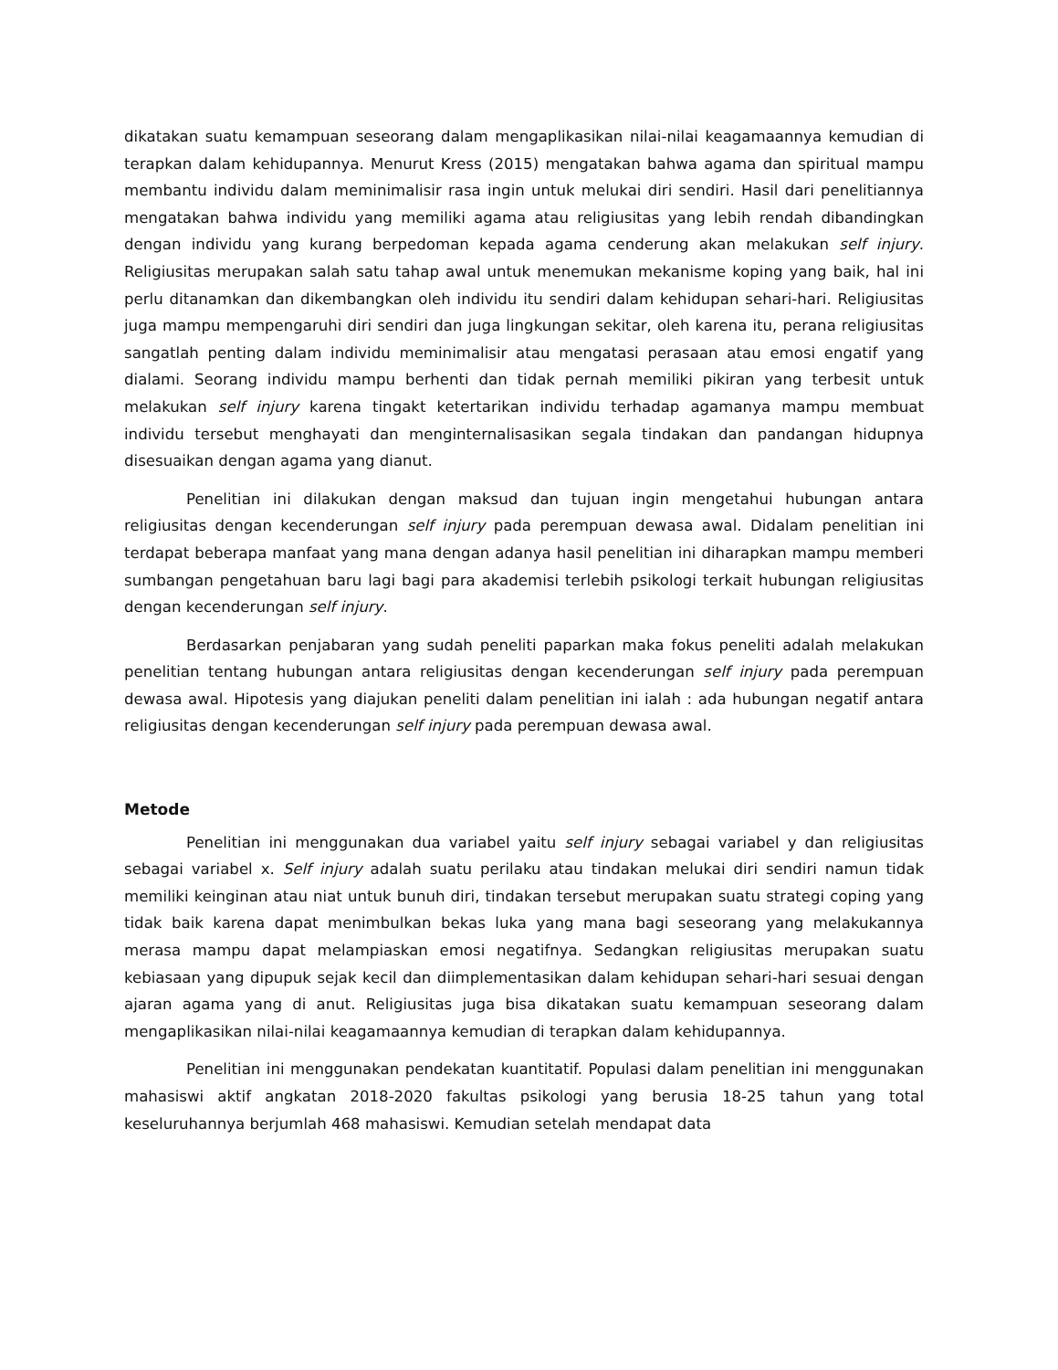dikatakan suatu kemampuan seseorang dalam mengaplikasikan nilai-nilai keagamaannya kemudian di terapkan dalam kehidupannya. Menurut Kress (2015) mengatakan bahwa agama dan spiritual mampu membantu individu dalam meminimalisir rasa ingin untuk melukai diri sendiri. Hasil dari penelitiannya mengatakan bahwa individu yang memiliki agama atau religiusitas yang lebih rendah dibandingkan dengan individu yang kurang berpedoman kepada agama cenderung akan melakukan self injury. Religiusitas merupakan salah satu tahap awal untuk menemukan mekanisme koping yang baik, hal ini perlu ditanamkan dan dikembangkan oleh individu itu sendiri dalam kehidupan sehari-hari. Religiusitas juga mampu mempengaruhi diri sendiri dan juga lingkungan sekitar, oleh karena itu, perana religiusitas sangatlah penting dalam individu meminimalisir atau mengatasi perasaan atau emosi engatif yang dialami. Seorang individu mampu berhenti dan tidak pernah memiliki pikiran yang terbesit untuk melakukan self injury karena tingakt ketertarikan individu terhadap agamanya mampu membuat individu tersebut menghayati dan menginternalisasikan segala tindakan dan pandangan hidupnya disesuaikan dengan agama yang dianut.
Penelitian ini dilakukan dengan maksud dan tujuan ingin mengetahui hubungan antara religiusitas dengan kecenderungan self injury pada perempuan dewasa awal. Didalam penelitian ini terdapat beberapa manfaat yang mana dengan adanya hasil penelitian ini diharapkan mampu memberi sumbangan pengetahuan baru lagi bagi para akademisi terlebih psikologi terkait hubungan religiusitas dengan kecenderungan self injury.
Berdasarkan penjabaran yang sudah peneliti paparkan maka fokus peneliti adalah melakukan penelitian tentang hubungan antara religiusitas dengan kecenderungan self injury pada perempuan dewasa awal. Hipotesis yang diajukan peneliti dalam penelitian ini ialah : ada hubungan negatif antara religiusitas dengan kecenderungan self injury pada perempuan dewasa awal.
Metode
Penelitian ini menggunakan dua variabel yaitu self injury sebagai variabel y dan religiusitas sebagai variabel x. Self injury adalah suatu perilaku atau tindakan melukai diri sendiri namun tidak memiliki keinginan atau niat untuk bunuh diri, tindakan tersebut merupakan suatu strategi coping yang tidak baik karena dapat menimbulkan bekas luka yang mana bagi seseorang yang melakukannya merasa mampu dapat melampiaskan emosi negatifnya. Sedangkan religiusitas merupakan suatu kebiasaan yang dipupuk sejak kecil dan diimplementasikan dalam kehidupan sehari-hari sesuai dengan ajaran agama yang di anut. Religiusitas juga bisa dikatakan suatu kemampuan seseorang dalam mengaplikasikan nilai-nilai keagamaannya kemudian di terapkan dalam kehidupannya.
Penelitian ini menggunakan pendekatan kuantitatif. Populasi dalam penelitian ini menggunakan mahasiswi aktif angkatan 2018-2020 fakultas psikologi yang berusia 18-25 tahun yang total keseluruhannya berjumlah 468 mahasiswi. Kemudian setelah mendapat data